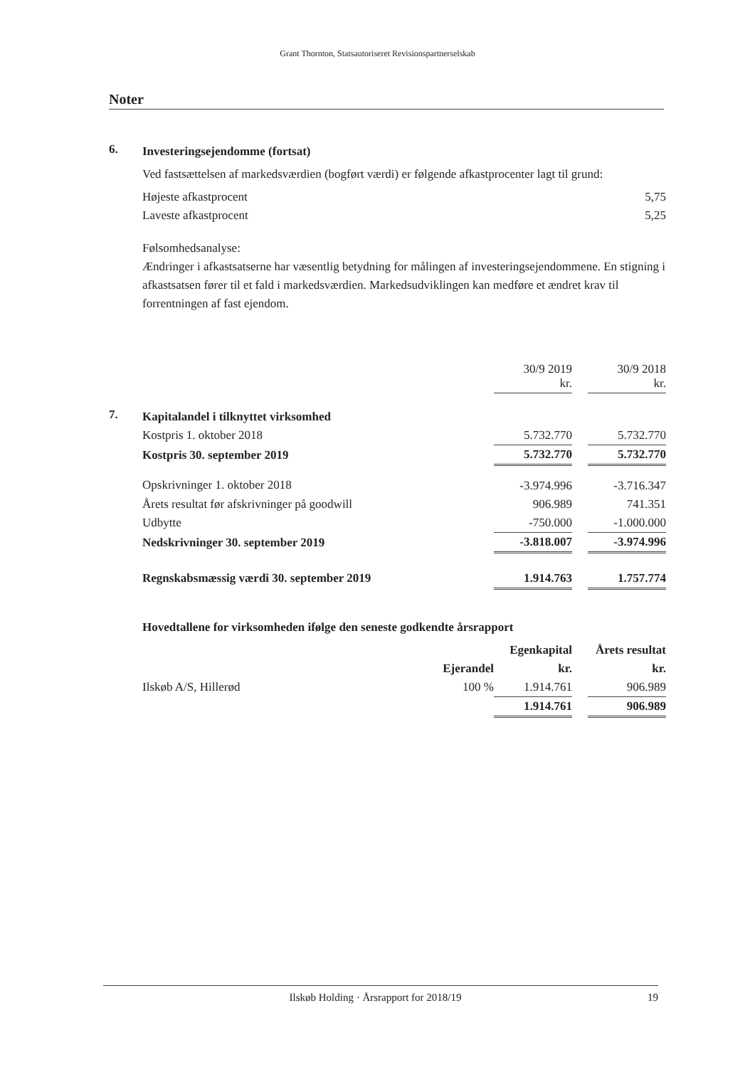Grant Thornton, Statsautoriseret Revisionspartnerselskab
Noter
6.
Investeringsejendomme (fortsat)
Ved fastsættelsen af markedsværdien (bogført værdi) er følgende afkastprocenter lagt til grund:
| Højeste afkastprocent | 5,75 |
| Laveste afkastprocent | 5,25 |
Følsomhedsanalyse:
Ændringer i afkastsatserne har væsentlig betydning for målingen af investeringsejendommene. En stigning i afkastsatsen fører til et fald i markedsværdien. Markedsudviklingen kan medføre et ændret krav til forrentningen af fast ejendom.
| | 30/9 2019 kr. | | 30/9 2018 kr. |
7.
| Kapitalandel i tilknyttet virksomhed | | | |
| Kostpris 1. oktober 2018 | 5.732.770 | | 5.732.770 |
| Kostpris 30. september 2019 | 5.732.770 | | 5.732.770 |
| Opskrivninger 1. oktober 2018 | -3.974.996 | | -3.716.347 |
| Årets resultat før afskrivninger på goodwill | 906.989 | | 741.351 |
| Udbytte | -750.000 | | -1.000.000 |
| Nedskrivninger 30. september 2019 | -3.818.007 | | -3.974.996 |
| Regnskabsmæssig værdi 30. september 2019 | 1.914.763 | | 1.757.774 |
Hovedtallene for virksomheden ifølge den seneste godkendte årsrapport
| | | Egenkapital | | Årets resultat |
| | Ejerandel | kr. | | kr. |
| Ilskøb A/S, Hillerød | 100 % | 1.914.761 | | 906.989 |
| | | 1.914.761 | | 906.989 |
Ilskøb Holding · Årsrapport for 2018/19 19